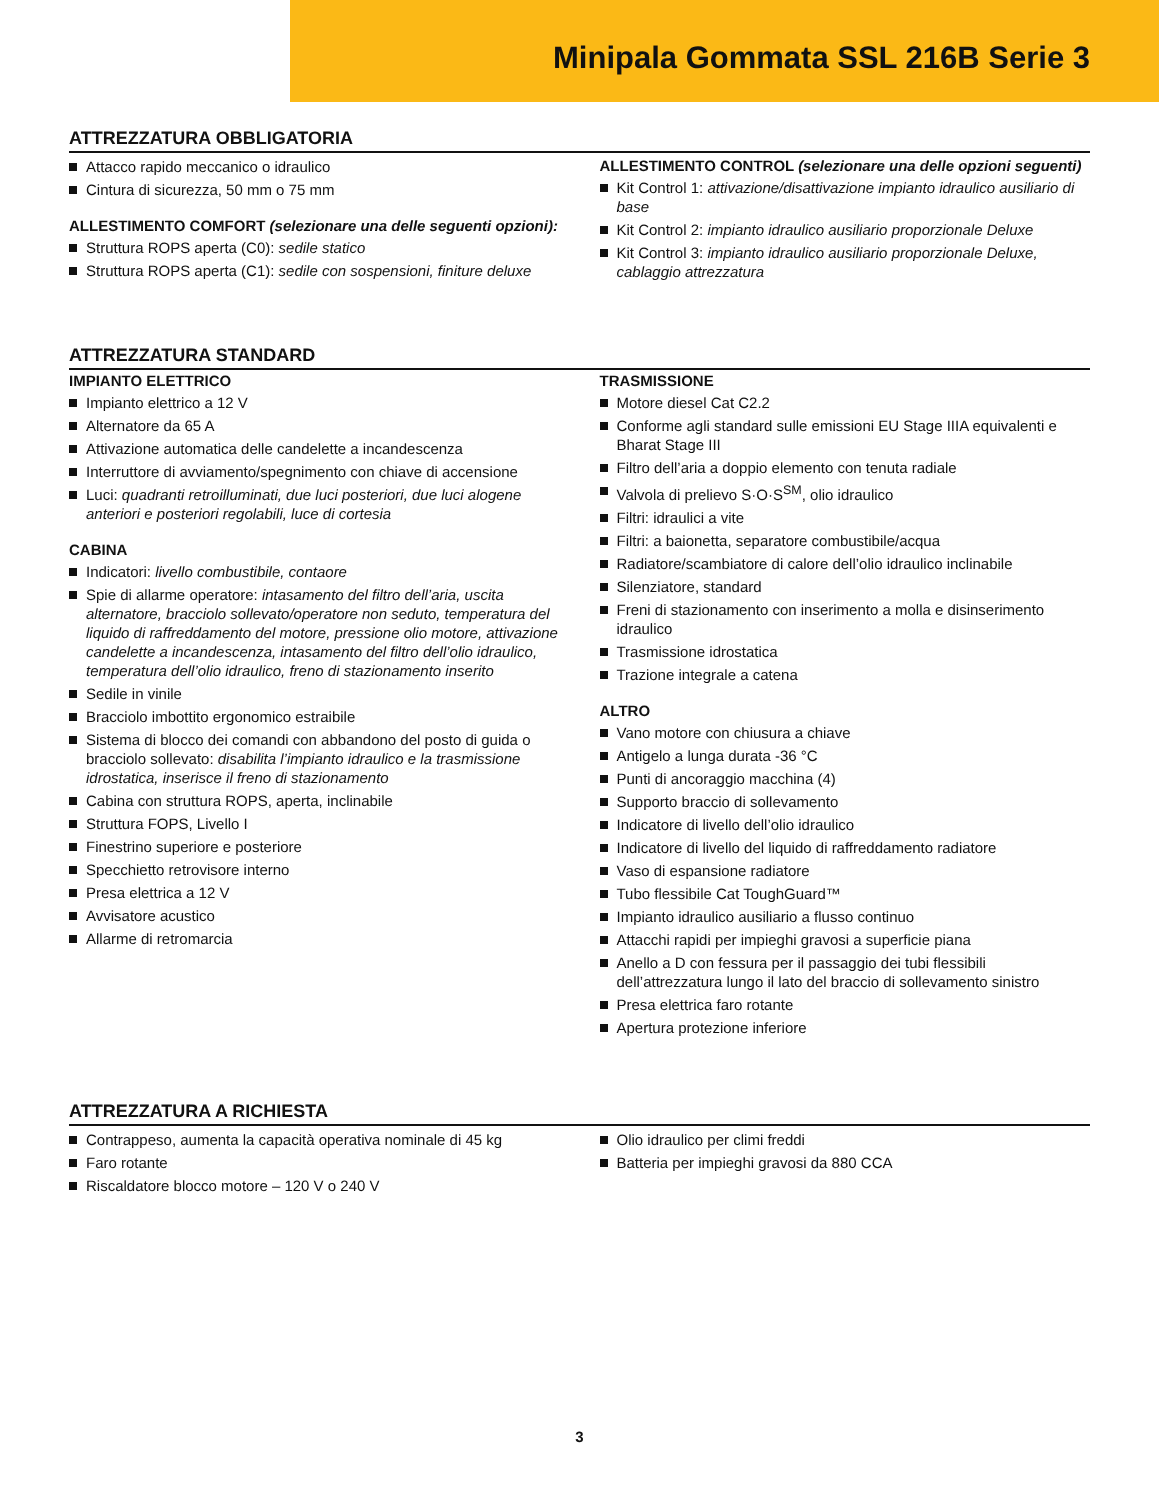Minipala Gommata SSL 216B Serie 3
ATTREZZATURA OBBLIGATORIA
Attacco rapido meccanico o idraulico
Cintura di sicurezza, 50 mm o 75 mm
ALLESTIMENTO COMFORT (selezionare una delle seguenti opzioni):
Struttura ROPS aperta (C0): sedile statico
Struttura ROPS aperta (C1): sedile con sospensioni, finiture deluxe
ALLESTIMENTO CONTROL (selezionare una delle opzioni seguenti)
Kit Control 1: attivazione/disattivazione impianto idraulico ausiliario di base
Kit Control 2: impianto idraulico ausiliario proporzionale Deluxe
Kit Control 3: impianto idraulico ausiliario proporzionale Deluxe, cablaggio attrezzatura
ATTREZZATURA STANDARD
IMPIANTO ELETTRICO
Impianto elettrico a 12 V
Alternatore da 65 A
Attivazione automatica delle candelette a incandescenza
Interruttore di avviamento/spegnimento con chiave di accensione
Luci: quadranti retroilluminati, due luci posteriori, due luci alogene anteriori e posteriori regolabili, luce di cortesia
CABINA
Indicatori: livello combustibile, contaore
Spie di allarme operatore: intasamento del filtro dell’aria, uscita alternatore, bracciolo sollevato/operatore non seduto, temperatura del liquido di raffreddamento del motore, pressione olio motore, attivazione candelette a incandescenza, intasamento del filtro dell’olio idraulico, temperatura dell’olio idraulico, freno di stazionamento inserito
Sedile in vinile
Bracciolo imbottito ergonomico estraibile
Sistema di blocco dei comandi con abbandono del posto di guida o bracciolo sollevato: disabilita l’impianto idraulico e la trasmissione idrostatica, inserisce il freno di stazionamento
Cabina con struttura ROPS, aperta, inclinabile
Struttura FOPS, Livello I
Finestrino superiore e posteriore
Specchietto retrovisore interno
Presa elettrica a 12 V
Avvisatore acustico
Allarme di retromarcia
TRASMISSIONE
Motore diesel Cat C2.2
Conforme agli standard sulle emissioni EU Stage IIIA equivalenti e Bharat Stage III
Filtro dell’aria a doppio elemento con tenuta radiale
Valvola di prelievo S·O·S<sup>SM</sup>, olio idraulico
Filtri: idraulici a vite
Filtri: a baionetta, separatore combustibile/acqua
Radiatore/scambiatore di calore dell’olio idraulico inclinabile
Silenziatore, standard
Freni di stazionamento con inserimento a molla e disinserimento idraulico
Trasmissione idrostatica
Trazione integrale a catena
ALTRO
Vano motore con chiusura a chiave
Antigelo a lunga durata -36 °C
Punti di ancoraggio macchina (4)
Supporto braccio di sollevamento
Indicatore di livello dell’olio idraulico
Indicatore di livello del liquido di raffreddamento radiatore
Vaso di espansione radiatore
Tubo flessibile Cat ToughGuard™
Impianto idraulico ausiliario a flusso continuo
Attacchi rapidi per impieghi gravosi a superficie piana
Anello a D con fessura per il passaggio dei tubi flessibili dell’attrezzatura lungo il lato del braccio di sollevamento sinistro
Presa elettrica faro rotante
Apertura protezione inferiore
ATTREZZATURA A RICHIESTA
Contrappeso, aumenta la capacità operativa nominale di 45 kg
Faro rotante
Riscaldatore blocco motore – 120 V o 240 V
Olio idraulico per climi freddi
Batteria per impieghi gravosi da 880 CCA
3